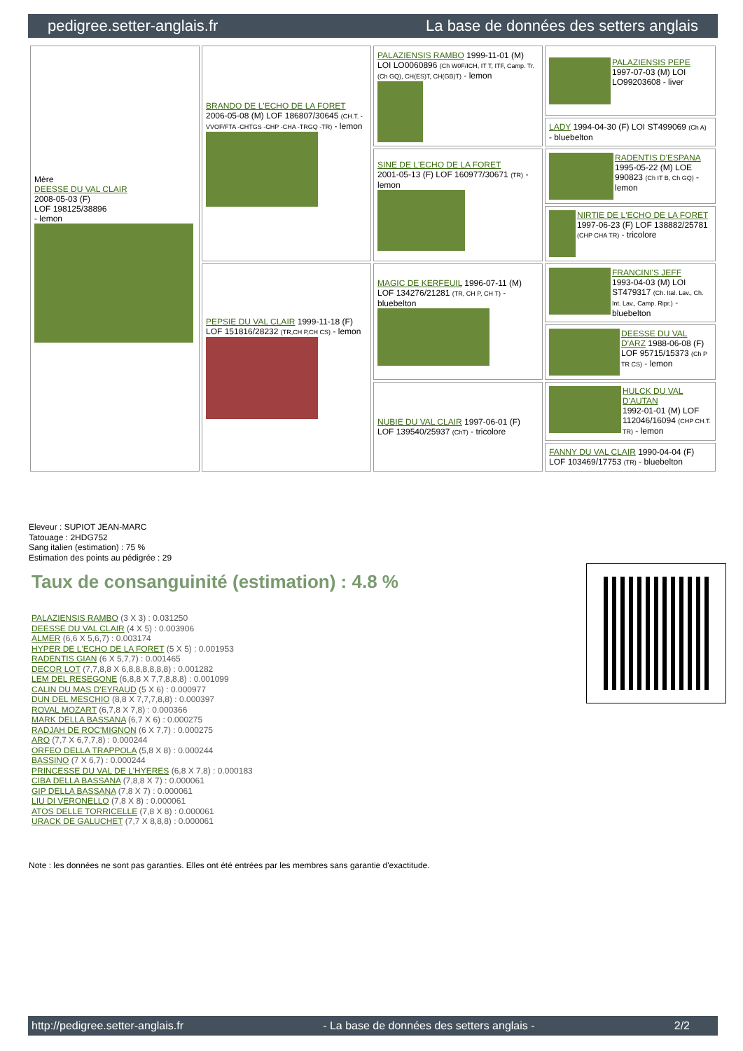pedigree.setter-anglais.fr La base de données des setters anglais
| Mère DEESSE DU VAL CLAIR 2008-05-03 (F) LOF 198125/38896 - lemon | BRANDO DE L'ECHO DE LA FORET 2006-05-08 (M) LOF 186807/30645 (CH.T. -VVOF/FTA -CHTGS -CHP -CHA -TRGQ -TR) - lemon | PALAZIENSIS RAMBO 1999-11-01 (M) LOI LO0060896 (Ch W0F/ICH, IT T, ITF, Camp. Tr. (Ch GQ), CH(ES)T, CH(GB)T) - lemon | PALAZIENSIS PEPE 1997-07-03 (M) LOI LO99203608 - liver |
| | | | LADY 1994-04-30 (F) LOI ST499069 (Ch A) - bluebelton |
| | | SINE DE L'ECHO DE LA FORET 2001-05-13 (F) LOF 160977/30671 (TR) - lemon | RADENTIS D'ESPANA 1995-05-22 (M) LOE 990823 (Ch IT B, Ch GQ) - lemon |
| | | | NIRTIE DE L'ECHO DE LA FORET 1997-06-23 (F) LOF 138882/25781 (CHP CHA TR) - tricolore |
| | PEPSIE DU VAL CLAIR 1999-11-18 (F) LOF 151816/28232 (TR,CH P,CH CS) - lemon | MAGIC DE KERFEUIL 1996-07-11 (M) LOF 134276/21281 (TR, CH P, CH T) - bluebelton | FRANCINI'S JEFF 1993-04-03 (M) LOI ST479317 (Ch. Ital. Lav., Ch. Int. Lav., Camp. Ripr.) - bluebelton |
| | | | DEESSE DU VAL D'ARZ 1988-06-08 (F) LOF 95715/15373 (Ch P TR CS) - lemon |
| | | NUBIE DU VAL CLAIR 1997-06-01 (F) LOF 139540/25937 (ChT) - tricolore | HULCK DU VAL D'AUTAN 1992-01-01 (M) LOF 112046/16094 (CHP CH.T. TR) - lemon |
| | | | FANNY DU VAL CLAIR 1990-04-04 (F) LOF 103469/17753 (TR) - bluebelton |
Eleveur : SUPIOT JEAN-MARC
Tatouage : 2HDG752
Sang italien (estimation) : 75 %
Estimation des points au pédigrée : 29
Taux de consanguinité (estimation) : 4.8 %
PALAZIENSIS RAMBO (3 X 3) : 0.031250
DEESSE DU VAL CLAIR (4 X 5) : 0.003906
ALMER (6,6 X 5,6,7) : 0.003174
HYPER DE L'ECHO DE LA FORET (5 X 5) : 0.001953
RADENTIS GIAN (6 X 5,7,7) : 0.001465
DECOR LOT (7,7,8,8 X 6,8,8,8,8,8,8) : 0.001282
LEM DEL RESEGONE (6,8,8 X 7,7,8,8,8) : 0.001099
CALIN DU MAS D'EYRAUD (5 X 6) : 0.000977
DUN DEL MESCHIO (8,8 X 7,7,7,8,8) : 0.000397
ROVAL MOZART (6,7,8 X 7,8) : 0.000366
MARK DELLA BASSANA (6,7 X 6) : 0.000275
RADJAH DE ROC'MIGNON (6 X 7,7) : 0.000275
ARO (7,7 X 6,7,7,8) : 0.000244
ORFEO DELLA TRAPPOLA (5,8 X 8) : 0.000244
BASSINO (7 X 6,7) : 0.000244
PRINCESSE DU VAL DE L'HYERES (6,8 X 7,8) : 0.000183
CIBA DELLA BASSANA (7,8,8 X 7) : 0.000061
GIP DELLA BASSANA (7,8 X 7) : 0.000061
LIU DI VERONELLO (7,8 X 8) : 0.000061
ATOS DELLE TORRICELLE (7,8 X 8) : 0.000061
URACK DE GALUCHET (7,7 X 8,8,8) : 0.000061
Note : les données ne sont pas garanties. Elles ont été entrées par les membres sans garantie d'exactitude.
http://pedigree.setter-anglais.fr - La base de données des setters anglais - 2/2